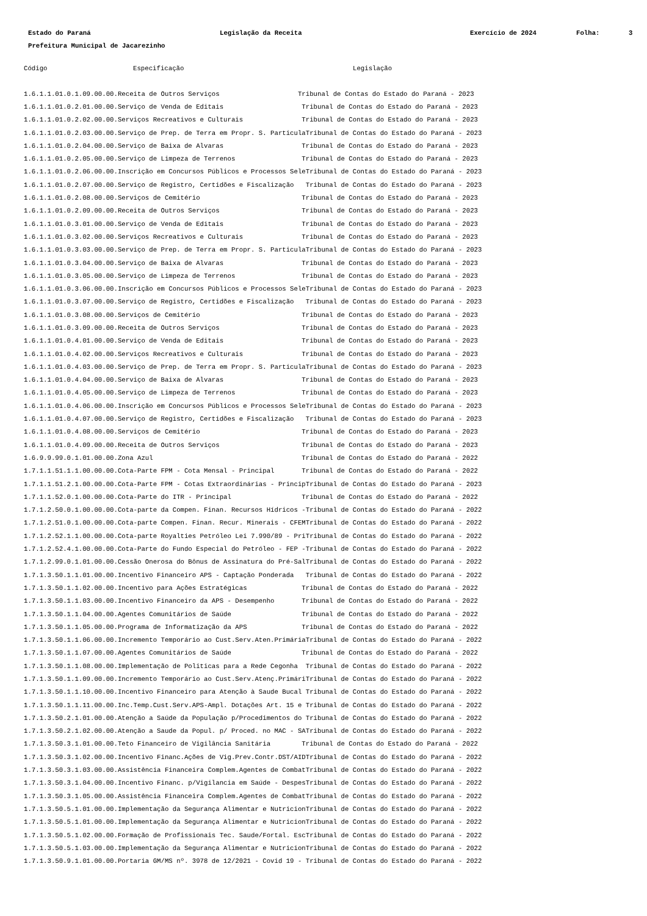Estado do Paraná Legislação da Receita Exercício de 2024 Folha: 3
Prefeitura Municipal de Jacarezinho
| Código | Especificação | Legislação |
| --- | --- | --- |
| 1.6.1.1.01.0.1.09.00.00.Receita de Outros Serviços Tribunal de Contas do Estado do Paraná - 2023 | | |
| 1.6.1.1.01.0.2.01.00.00.Serviço de Venda de Editais Tribunal de Contas do Estado do Paraná - 2023 | | |
| 1.6.1.1.01.0.2.02.00.00.Serviços Recreativos e Culturais Tribunal de Contas do Estado do Paraná - 2023 | | |
| 1.6.1.1.01.0.2.03.00.00.Serviço de Prep. de Terra em Propr. S. ParticulaTribunal de Contas do Estado do Paraná - 2023 | | |
| 1.6.1.1.01.0.2.04.00.00.Serviço de Baixa de Alvaras Tribunal de Contas do Estado do Paraná - 2023 | | |
| 1.6.1.1.01.0.2.05.00.00.Serviço de Limpeza de Terrenos Tribunal de Contas do Estado do Paraná - 2023 | | |
| 1.6.1.1.01.0.2.06.00.00.Inscrição em Concursos Públicos e Processos SeleTribunal de Contas do Estado do Paraná - 2023 | | |
| 1.6.1.1.01.0.2.07.00.00.Serviço de Registro, Certidões e Fiscalização Tribunal de Contas do Estado do Paraná - 2023 | | |
| 1.6.1.1.01.0.2.08.00.00.Serviços de Cemitério Tribunal de Contas do Estado do Paraná - 2023 | | |
| 1.6.1.1.01.0.2.09.00.00.Receita de Outros Serviços Tribunal de Contas do Estado do Paraná - 2023 | | |
| 1.6.1.1.01.0.3.01.00.00.Serviço de Venda de Editais Tribunal de Contas do Estado do Paraná - 2023 | | |
| 1.6.1.1.01.0.3.02.00.00.Serviços Recreativos e Culturais Tribunal de Contas do Estado do Paraná - 2023 | | |
| 1.6.1.1.01.0.3.03.00.00.Serviço de Prep. de Terra em Propr. S. ParticulaTribunal de Contas do Estado do Paraná - 2023 | | |
| 1.6.1.1.01.0.3.04.00.00.Serviço de Baixa de Alvaras Tribunal de Contas do Estado do Paraná - 2023 | | |
| 1.6.1.1.01.0.3.05.00.00.Serviço de Limpeza de Terrenos Tribunal de Contas do Estado do Paraná - 2023 | | |
| 1.6.1.1.01.0.3.06.00.00.Inscrição em Concursos Públicos e Processos SeleTribunal de Contas do Estado do Paraná - 2023 | | |
| 1.6.1.1.01.0.3.07.00.00.Serviço de Registro, Certidões e Fiscalização Tribunal de Contas do Estado do Paraná - 2023 | | |
| 1.6.1.1.01.0.3.08.00.00.Serviços de Cemitério Tribunal de Contas do Estado do Paraná - 2023 | | |
| 1.6.1.1.01.0.3.09.00.00.Receita de Outros Serviços Tribunal de Contas do Estado do Paraná - 2023 | | |
| 1.6.1.1.01.0.4.01.00.00.Serviço de Venda de Editais Tribunal de Contas do Estado do Paraná - 2023 | | |
| 1.6.1.1.01.0.4.02.00.00.Serviços Recreativos e Culturais Tribunal de Contas do Estado do Paraná - 2023 | | |
| 1.6.1.1.01.0.4.03.00.00.Serviço de Prep. de Terra em Propr. S. ParticulaTribunal de Contas do Estado do Paraná - 2023 | | |
| 1.6.1.1.01.0.4.04.00.00.Serviço de Baixa de Alvaras Tribunal de Contas do Estado do Paraná - 2023 | | |
| 1.6.1.1.01.0.4.05.00.00.Serviço de Limpeza de Terrenos Tribunal de Contas do Estado do Paraná - 2023 | | |
| 1.6.1.1.01.0.4.06.00.00.Inscrição em Concursos Públicos e Processos SeleTribunal de Contas do Estado do Paraná - 2023 | | |
| 1.6.1.1.01.0.4.07.00.00.Serviço de Registro, Certidões e Fiscalização Tribunal de Contas do Estado do Paraná - 2023 | | |
| 1.6.1.1.01.0.4.08.00.00.Serviços de Cemitério Tribunal de Contas do Estado do Paraná - 2023 | | |
| 1.6.1.1.01.0.4.09.00.00.Receita de Outros Serviços Tribunal de Contas do Estado do Paraná - 2023 | | |
| 1.6.9.9.99.0.1.01.00.00.Zona Azul Tribunal de Contas do Estado do Paraná - 2022 | | |
| 1.7.1.1.51.1.1.00.00.00.Cota-Parte FPM - Cota Mensal - Principal Tribunal de Contas do Estado do Paraná - 2022 | | |
| 1.7.1.1.51.2.1.00.00.00.Cota-Parte FPM - Cotas Extraordinárias - PrincipTribunal de Contas do Estado do Paraná - 2023 | | |
| 1.7.1.1.52.0.1.00.00.00.Cota-Parte do ITR - Principal Tribunal de Contas do Estado do Paraná - 2022 | | |
| 1.7.1.2.50.0.1.00.00.00.Cota-parte da Compen. Finan. Recursos Hídricos -Tribunal de Contas do Estado do Paraná - 2022 | | |
| 1.7.1.2.51.0.1.00.00.00.Cota-parte Compen. Finan. Recur. Minerais - CFEMTribunal de Contas do Estado do Paraná - 2022 | | |
| 1.7.1.2.52.1.1.00.00.00.Cota-parte Royalties Petróleo Lei 7.990/89 - PriTribunal de Contas do Estado do Paraná - 2022 | | |
| 1.7.1.2.52.4.1.00.00.00.Cota-Parte do Fundo Especial do Petróleo - FEP -Tribunal de Contas do Estado do Paraná - 2022 | | |
| 1.7.1.2.99.0.1.01.00.00.Cessão Onerosa do Bônus de Assinatura do Pré-SalTribunal de Contas do Estado do Paraná - 2022 | | |
| 1.7.1.3.50.1.1.01.00.00.Incentivo Financeiro APS - Captação Ponderada Tribunal de Contas do Estado do Paraná - 2022 | | |
| 1.7.1.3.50.1.1.02.00.00.Incentivo para Ações Estratégicas Tribunal de Contas do Estado do Paraná - 2022 | | |
| 1.7.1.3.50.1.1.03.00.00.Incentivo Financeiro da APS - Desempenho Tribunal de Contas do Estado do Paraná - 2022 | | |
| 1.7.1.3.50.1.1.04.00.00.Agentes Comunitários de Saúde Tribunal de Contas do Estado do Paraná - 2022 | | |
| 1.7.1.3.50.1.1.05.00.00.Programa de Informatização da APS Tribunal de Contas do Estado do Paraná - 2022 | | |
| 1.7.1.3.50.1.1.06.00.00.Incremento Temporário ao Cust.Serv.Aten.PrimáriaTribunal de Contas do Estado do Paraná - 2022 | | |
| 1.7.1.3.50.1.1.07.00.00.Agentes Comunitários de Saúde Tribunal de Contas do Estado do Paraná - 2022 | | |
| 1.7.1.3.50.1.1.08.00.00.Implementação de Politicas para a Rede Cegonha Tribunal de Contas do Estado do Paraná - 2022 | | |
| 1.7.1.3.50.1.1.09.00.00.Incremento Temporário ao Cust.Serv.Atenç.PrimáriTribunal de Contas do Estado do Paraná - 2022 | | |
| 1.7.1.3.50.1.1.10.00.00.Incentivo Financeiro para Atenção à Saude Bucal Tribunal de Contas do Estado do Paraná - 2022 | | |
| 1.7.1.3.50.1.1.11.00.00.Inc.Temp.Cust.Serv.APS-Ampl. Dotações Art. 15 e Tribunal de Contas do Estado do Paraná - 2022 | | |
| 1.7.1.3.50.2.1.01.00.00.Atenção a Saúde da População p/Procedimentos do Tribunal de Contas do Estado do Paraná - 2022 | | |
| 1.7.1.3.50.2.1.02.00.00.Atenção a Saude da Popul. p/ Proced. no MAC - SATribunal de Contas do Estado do Paraná - 2022 | | |
| 1.7.1.3.50.3.1.01.00.00.Teto Financeiro de Vigilância Sanitária Tribunal de Contas do Estado do Paraná - 2022 | | |
| 1.7.1.3.50.3.1.02.00.00.Incentivo Financ.Ações de Vig.Prev.Contr.DST/AIDTribunal de Contas do Estado do Paraná - 2022 | | |
| 1.7.1.3.50.3.1.03.00.00.Assistência Financeira Complem.Agentes de CombatTribunal de Contas do Estado do Paraná - 2022 | | |
| 1.7.1.3.50.3.1.04.00.00.Incentivo Financ. p/Vigilancia em Saúde - DespesTribunal de Contas do Estado do Paraná - 2022 | | |
| 1.7.1.3.50.3.1.05.00.00.Assistência Financeira Complem.Agentes de CombatTribunal de Contas do Estado do Paraná - 2022 | | |
| 1.7.1.3.50.5.1.01.00.00.Implementação da Segurança Alimentar e NutricionTribunal de Contas do Estado do Paraná - 2022 | | |
| 1.7.1.3.50.5.1.01.00.00.Implementação da Segurança Alimentar e NutricionTribunal de Contas do Estado do Paraná - 2022 | | |
| 1.7.1.3.50.5.1.02.00.00.Formação de Profissionais Tec. Saude/Fortal. EscTribunal de Contas do Estado do Paraná - 2022 | | |
| 1.7.1.3.50.5.1.03.00.00.Implementação da Segurança Alimentar e NutricionTribunal de Contas do Estado do Paraná - 2022 | | |
| 1.7.1.3.50.9.1.01.00.00.Portaria GM/MS nº. 3978 de 12/2021 - Covid 19 - Tribunal de Contas do Estado do Paraná - 2022 | | |